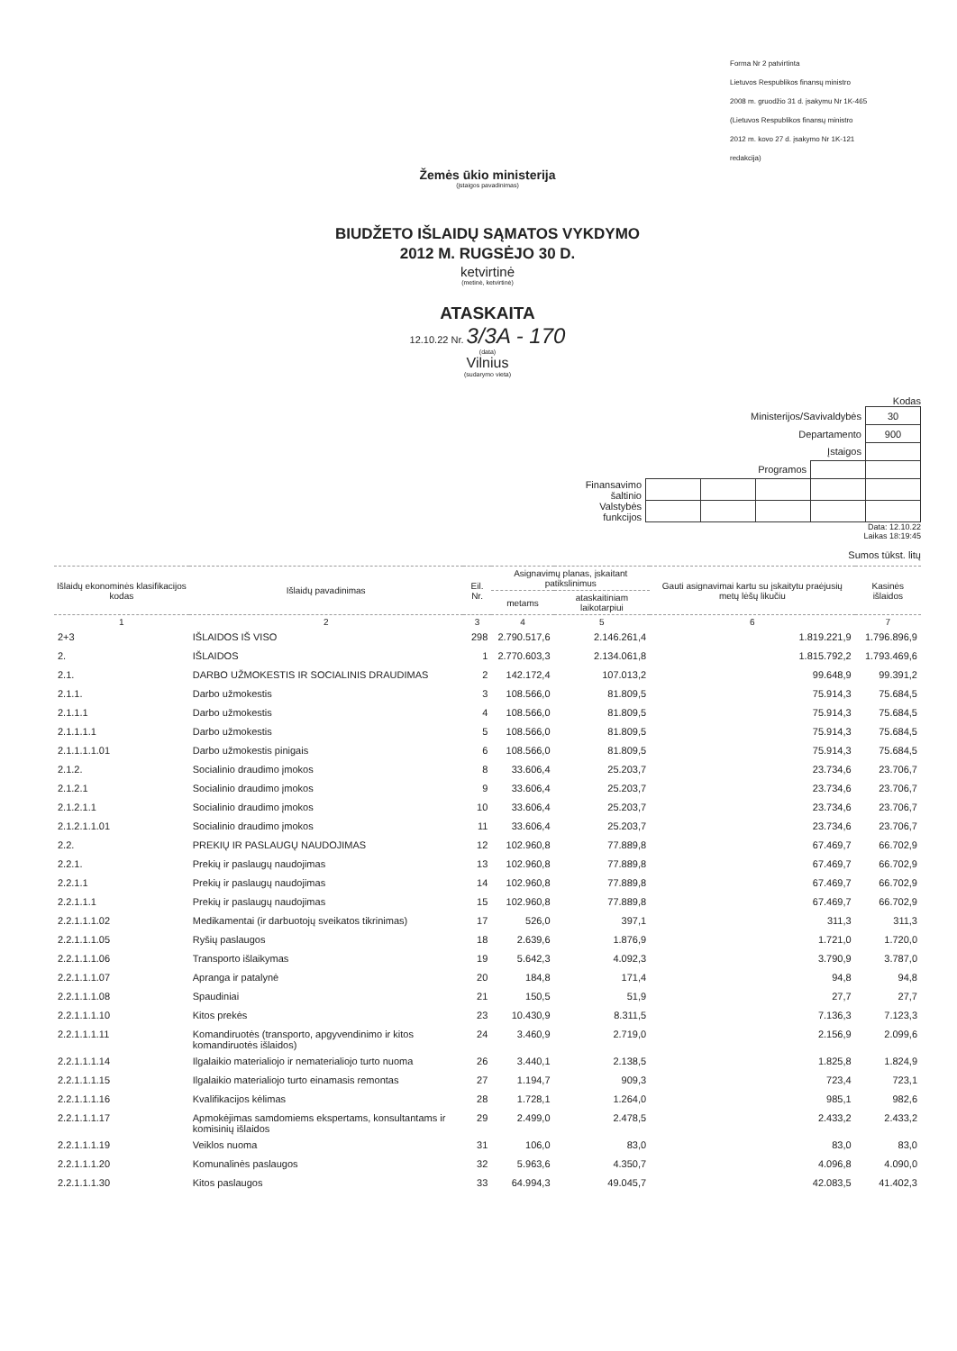Forma Nr 2 patvirtinta
Lietuvos Respublikos finansų ministro
2008 m. gruodžio 31 d. įsakymu Nr 1K-465
(Lietuvos Respublikos finansų ministro
2012 m. kovo 27 d. įsakymo Nr 1K-121
redakcija)
Žemės ūkio ministerija
(įstaigos pavadinimas)
BIUDŽETO IŠLAIDŲ SĄMATOS VYKDYMO
2012 M. RUGSĖJO 30 D.
ketvirtinė
(metinė, ketvirtinė)
ATASKAITA
12.10.22 Nr. 3/3A - 170
(data)
Vilnius
(sudarymo vieta)
Kodas
| Ministerijos/Savivaldybės | | | | | 30 |
| Departamento | | | | | 900 |
| Įstaigos | | | | | |
| Programos | | | | | |
| Finansavimo šaltinio | | | | | |
| Valstybės funkcijos | | | | | |
Data: 12.10.22
Laikas 18:19:45
Sumos tūkst. litų
| Išlaidų ekonominės klasifikacijos kodas | Išlaidų pavadinimas | Eil. Nr. | Asignavimų planas, įskaitant patikslinimus | | Gauti asignavimai kartu su įskaitytu praėjusių metų lėšų likučiu | Kasinės išlaidos |
| --- | --- | --- | --- | --- | --- | --- |
| | | | metams | ataskaitiniam laikotarpiui | | |
| 1 | 2 | 3 | 4 | 5 | 6 | 7 |
| 2+3 | IŠLAIDOS IŠ VISO | 298 | 2.790.517,6 | 2.146.261,4 | 1.819.221,9 | 1.796.896,9 |
| 2. | IŠLAIDOS | 1 | 2.770.603,3 | 2.134.061,8 | 1.815.792,2 | 1.793.469,6 |
| 2.1. | DARBO UŽMOKESTIS IR SOCIALINIS DRAUDIMAS | 2 | 142.172,4 | 107.013,2 | 99.648,9 | 99.391,2 |
| 2.1.1. | Darbo užmokestis | 3 | 108.566,0 | 81.809,5 | 75.914,3 | 75.684,5 |
| 2.1.1.1 | Darbo užmokestis | 4 | 108.566,0 | 81.809,5 | 75.914,3 | 75.684,5 |
| 2.1.1.1.1 | Darbo užmokestis | 5 | 108.566,0 | 81.809,5 | 75.914,3 | 75.684,5 |
| 2.1.1.1.1.01 | Darbo užmokestis pinigais | 6 | 108.566,0 | 81.809,5 | 75.914,3 | 75.684,5 |
| 2.1.2. | Socialinio draudimo įmokos | 8 | 33.606,4 | 25.203,7 | 23.734,6 | 23.706,7 |
| 2.1.2.1 | Socialinio draudimo įmokos | 9 | 33.606,4 | 25.203,7 | 23.734,6 | 23.706,7 |
| 2.1.2.1.1 | Socialinio draudimo įmokos | 10 | 33.606,4 | 25.203,7 | 23.734,6 | 23.706,7 |
| 2.1.2.1.1.01 | Socialinio draudimo įmokos | 11 | 33.606,4 | 25.203,7 | 23.734,6 | 23.706,7 |
| 2.2. | PREKIŲ IR PASLAUGŲ NAUDOJIMAS | 12 | 102.960,8 | 77.889,8 | 67.469,7 | 66.702,9 |
| 2.2.1. | Prekių ir paslaugų naudojimas | 13 | 102.960,8 | 77.889,8 | 67.469,7 | 66.702,9 |
| 2.2.1.1 | Prekių ir paslaugų naudojimas | 14 | 102.960,8 | 77.889,8 | 67.469,7 | 66.702,9 |
| 2.2.1.1.1 | Prekių ir paslaugų naudojimas | 15 | 102.960,8 | 77.889,8 | 67.469,7 | 66.702,9 |
| 2.2.1.1.1.02 | Medikamentai (ir darbuotojų sveikatos tikrinimas) | 17 | 526,0 | 397,1 | 311,3 | 311,3 |
| 2.2.1.1.1.05 | Ryšių paslaugos | 18 | 2.639,6 | 1.876,9 | 1.721,0 | 1.720,0 |
| 2.2.1.1.1.06 | Transporto išlaikymas | 19 | 5.642,3 | 4.092,3 | 3.790,9 | 3.787,0 |
| 2.2.1.1.1.07 | Apranga ir patalynė | 20 | 184,8 | 171,4 | 94,8 | 94,8 |
| 2.2.1.1.1.08 | Spaudiniai | 21 | 150,5 | 51,9 | 27,7 | 27,7 |
| 2.2.1.1.1.10 | Kitos prekės | 23 | 10.430,9 | 8.311,5 | 7.136,3 | 7.123,3 |
| 2.2.1.1.1.11 | Komandiruotės (transporto, apgyvendinimo ir kitos komandiruotės išlaidos) | 24 | 3.460,9 | 2.719,0 | 2.156,9 | 2.099,6 |
| 2.2.1.1.1.14 | Ilgalaikio materialiojo ir nematerialiojo turto nuoma | 26 | 3.440,1 | 2.138,5 | 1.825,8 | 1.824,9 |
| 2.2.1.1.1.15 | Ilgalaikio materialiojo turto einamasis remontas | 27 | 1.194,7 | 909,3 | 723,4 | 723,1 |
| 2.2.1.1.1.16 | Kvalifikacijos kėlimas | 28 | 1.728,1 | 1.264,0 | 985,1 | 982,6 |
| 2.2.1.1.1.17 | Apmokėjimas samdomiems ekspertams, konsultantams ir komisinių išlaidos | 29 | 2.499,0 | 2.478,5 | 2.433,2 | 2.433,2 |
| 2.2.1.1.1.19 | Veiklos nuoma | 31 | 106,0 | 83,0 | 83,0 | 83,0 |
| 2.2.1.1.1.20 | Komunalinės paslaugos | 32 | 5.963,6 | 4.350,7 | 4.096,8 | 4.090,0 |
| 2.2.1.1.1.30 | Kitos paslaugos | 33 | 64.994,3 | 49.045,7 | 42.083,5 | 41.402,3 |